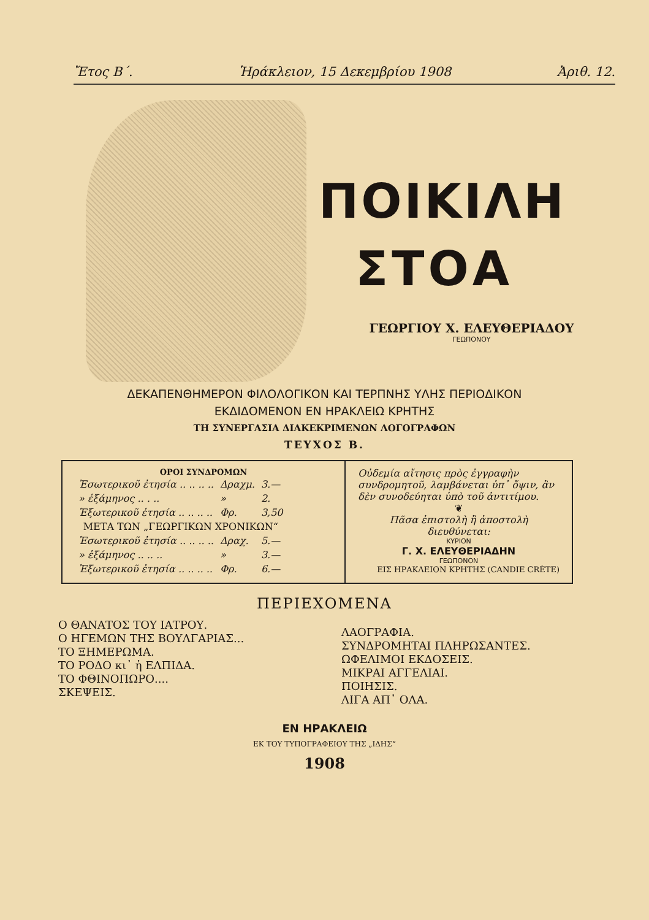Ἔτος Β΄. Ἡράκλειον, 15 Δεκεμβρίου 1908 Ἀριθ. 12.
ΠΟΙΚΙΛΗ
ΣΤΟΑ
ΓΕΩΡΓΙΟΥ Χ. ΕΛΕΥΘΕΡΙΑΔΟΥ
ΓΕΩΠΟΝΟΥ
ΔΕΚΑΠΕΝΘΗΜΕΡΟΝ ΦΙΛΟΛΟΓΙΚΟΝ ΚΑΙ ΤΕΡΠΝΗΣ ΥΛΗΣ ΠΕΡΙΟΔΙΚΟΝ
ΕΚΔΙΔΟΜΕΝΟΝ ΕΝ ΗΡΑΚΛΕΙΩ ΚΡΗΤΗΣ
ΤΗ ΣΥΝΕΡΓΑΣΙΑ ΔΙΑΚΕΚΡΙΜΕΝΩΝ ΛΟΓΟΓΡΑΦΩΝ
ΤΕΥΧΟΣ Β.
| ΟΡΟΙ ΣΥΝΔΡΟΜΩΝ / Ἐσωτερικοῦ ἐτησία .. .. .. .. / Δραχμ. / 3.— / / » ἑξάμηνος .. . .. / » / 2. / / Ἐξωτερικοῦ ἐτησία .. .. .. .. / Φρ. / 3,50 / / ΜΕΤΑ ΤΩΝ „ΓΕΩΡΓΙΚΩΝ ΧΡΟΝΙΚΩΝ“ / / / / Ἐσωτερικοῦ ἐτησία .. .. .. .. / Δραχ. / 5.— / / » ἑξάμηνος .. .. .. / » / 3.— / / Ἐξωτερικοῦ ἐτησία .. .. .. .. / Φρ. / 6.— / | Οὐδεμία αἴτησις πρὸς ἐγγραφὴν συνδρομητοῦ, λαμβάνεται ὑπ᾽ ὄψιν, ἂν δὲν συνοδεύηται ὑπὸ τοῦ ἀντιτίμου. ❦ Πᾶσα ἐπιστολὴ ἢ ἀποστολὴ διευθύνεται: ΚΥΡΙΟΝ Γ. Χ. ΕΛΕΥΘΕΡΙΑΔΗΝ ΓΕΩΠΟΝΟΝ ΕΙΣ ΗΡΑΚΛΕΙΟΝ ΚΡΗΤΗΣ (CANDIE CRÈTE) |
ΠΕΡΙΕΧΟΜΕΝΑ
Ο ΘΑΝΑΤΟΣ ΤΟΥ ΙΑΤΡΟΥ.
Ο ΗΓΕΜΩΝ ΤΗΣ ΒΟΥΛΓΑΡΙΑΣ...
ΤΟ ΞΗΜΕΡΩΜΑ.
ΤΟ ΡΟΔΟ κι᾽ ἡ ΕΛΠΙΔΑ.
ΤΟ ΦΘΙΝΟΠΩΡΟ....
ΣΚΕΨΕΙΣ.
ΛΑΟΓΡΑΦΙΑ.
ΣΥΝΔΡΟΜΗΤΑΙ ΠΛΗΡΩΣΑΝΤΕΣ.
ΩΦΕΛΙΜΟΙ ΕΚΔΟΣΕΙΣ.
ΜΙΚΡΑΙ ΑΓΓΕΛΙΑΙ.
ΠΟΙΗΣΙΣ.
ΛΙΓΑ ΑΠ᾽ ΟΛΑ.
ΕΝ ΗΡΑΚΛΕΙΩ
ΕΚ ΤΟΥ ΤΥΠΟΓΡΑΦΕΙΟΥ ΤΗΣ „ΙΔΗΣ“
1908